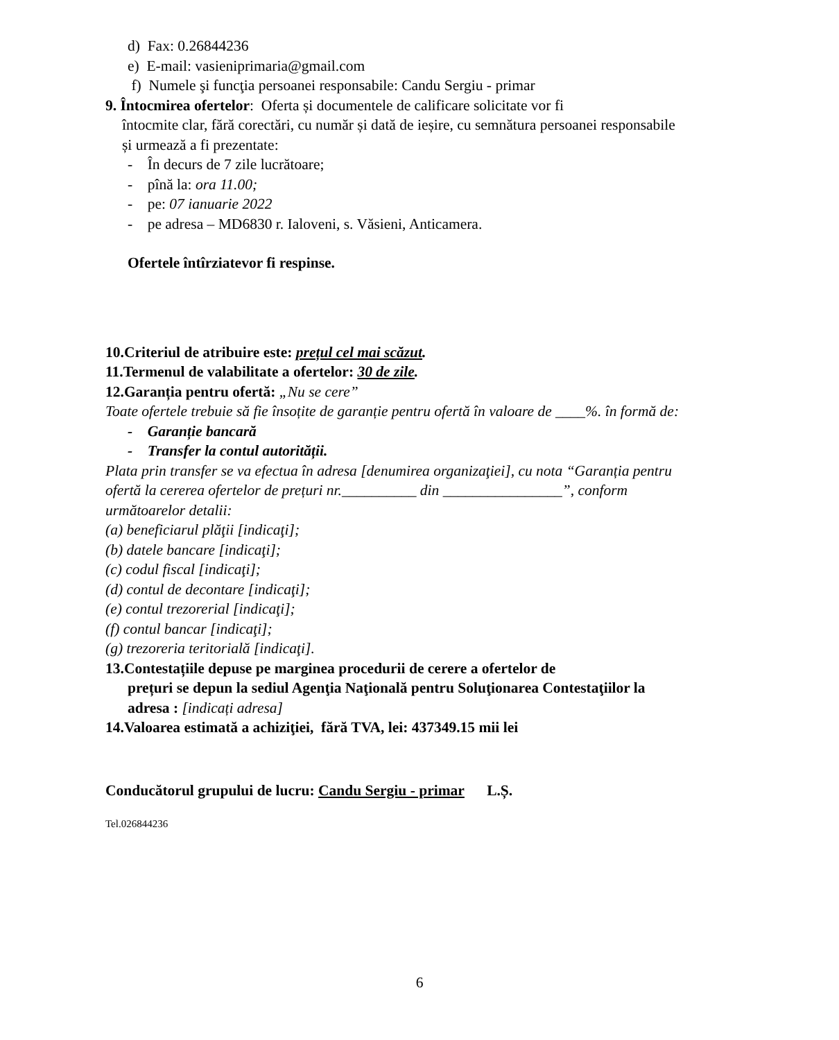d) Fax: 0.26844236
e) E-mail: vasieniprimaria@gmail.com
f) Numele şi funcţia persoanei responsabile: Candu Sergiu - primar
9. Întocmirea ofertelor: Oferta și documentele de calificare solicitate vor fi
întocmite clar, fără corectări, cu număr și dată de ieșire, cu semnătura persoanei responsabile și urmează a fi prezentate:
- În decurs de 7 zile lucrătoare;
- pînă la: ora 11.00;
- pe: 07 ianuarie 2022
- pe adresa – MD6830 r. Ialoveni, s. Văsieni, Anticamera.
Ofertele întîrziatevor fi respinse.
10.Criteriul de atribuire este: prețul cel mai scăzut.
11.Termenul de valabilitate a ofertelor: 30 de zile.
12.Garanția pentru ofertă: „Nu se cere”
Toate ofertele trebuie să fie însoțite de garanție pentru ofertă în valoare de ____%. în formă de:
- Garanție bancară
- Transfer la contul autorității.
Plata prin transfer se va efectua în adresa [denumirea organizaţiei], cu nota “Garanția pentru ofertă la cererea ofertelor de prețuri nr.__________ din ________________”, conform următoarelor detalii:
(a) beneficiarul plăţii [indicaţi];
(b) datele bancare [indicaţi];
(c) codul fiscal [indicaţi];
(d) contul de decontare [indicaţi];
(e) contul trezorerial [indicaţi];
(f) contul bancar [indicaţi];
(g) trezoreria teritorială [indicaţi].
13.Contestațiile depuse pe marginea procedurii de cerere a ofertelor de
prețuri se depun la sediul Agenţia Naţională pentru Soluţionarea Contestaţiilor la adresa : [indicați adresa]
14.Valoarea estimată a achiziţiei, fără TVA, lei: 437349.15 mii lei
Conducătorul grupului de lucru: Candu Sergiu - primar L.Ș.
Tel.026844236
6